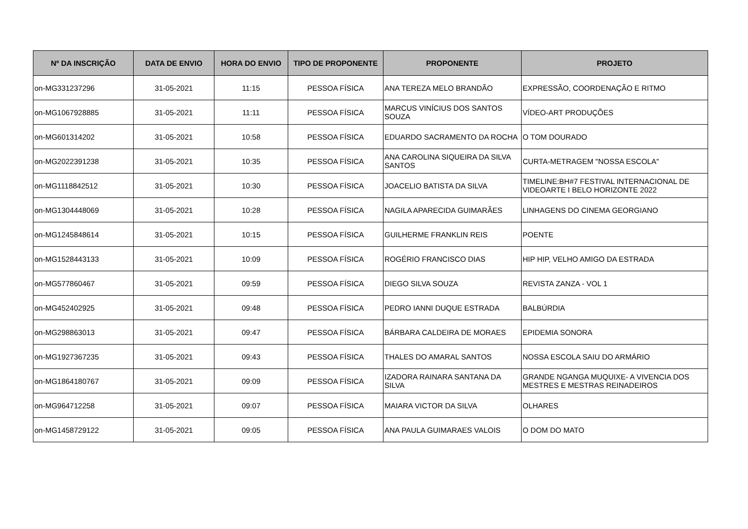| Nº DA INSCRIÇÃO | DATA DE ENVIO | HORA DO ENVIO | TIPO DE PROPONENTE | PROPONENTE | PROJETO |
| --- | --- | --- | --- | --- | --- |
| on-MG331237296 | 31-05-2021 | 11:15 | PESSOA FÍSICA | ANA TEREZA MELO BRANDÃO | EXPRESSÃO, COORDENAÇÃO E RITMO |
| on-MG1067928885 | 31-05-2021 | 11:11 | PESSOA FÍSICA | MARCUS VINÍCIUS DOS SANTOS SOUZA | VÍDEO-ART PRODUÇÕES |
| on-MG601314202 | 31-05-2021 | 10:58 | PESSOA FÍSICA | EDUARDO SACRAMENTO DA ROCHA | O TOM DOURADO |
| on-MG2022391238 | 31-05-2021 | 10:35 | PESSOA FÍSICA | ANA CAROLINA SIQUEIRA DA SILVA SANTOS | CURTA-METRAGEM "NOSSA ESCOLA" |
| on-MG1118842512 | 31-05-2021 | 10:30 | PESSOA FÍSICA | JOACELIO BATISTA DA SILVA | TIMELINE:BH#7 FESTIVAL INTERNACIONAL DE VIDEOARTE I BELO HORIZONTE 2022 |
| on-MG1304448069 | 31-05-2021 | 10:28 | PESSOA FÍSICA | NAGILA APARECIDA GUIMARÃES | LINHAGENS DO CINEMA GEORGIANO |
| on-MG1245848614 | 31-05-2021 | 10:15 | PESSOA FÍSICA | GUILHERME FRANKLIN REIS | POENTE |
| on-MG1528443133 | 31-05-2021 | 10:09 | PESSOA FÍSICA | ROGÉRIO FRANCISCO DIAS | HIP HIP, VELHO AMIGO DA ESTRADA |
| on-MG577860467 | 31-05-2021 | 09:59 | PESSOA FÍSICA | DIEGO SILVA SOUZA | REVISTA ZANZA - VOL 1 |
| on-MG452402925 | 31-05-2021 | 09:48 | PESSOA FÍSICA | PEDRO IANNI DUQUE ESTRADA | BALBÚRDIA |
| on-MG298863013 | 31-05-2021 | 09:47 | PESSOA FÍSICA | BÁRBARA CALDEIRA DE MORAES | EPIDEMIA SONORA |
| on-MG1927367235 | 31-05-2021 | 09:43 | PESSOA FÍSICA | THALES DO AMARAL SANTOS | NOSSA ESCOLA SAIU DO ARMÁRIO |
| on-MG1864180767 | 31-05-2021 | 09:09 | PESSOA FÍSICA | IZADORA RAINARA SANTANA DA SILVA | GRANDE NGANGA MUQUIXE- A VIVENCIA DOS MESTRES E MESTRAS REINADEIROS |
| on-MG964712258 | 31-05-2021 | 09:07 | PESSOA FÍSICA | MAIARA VICTOR DA SILVA | OLHARES |
| on-MG1458729122 | 31-05-2021 | 09:05 | PESSOA FÍSICA | ANA PAULA GUIMARAES VALOIS | O DOM DO MATO |